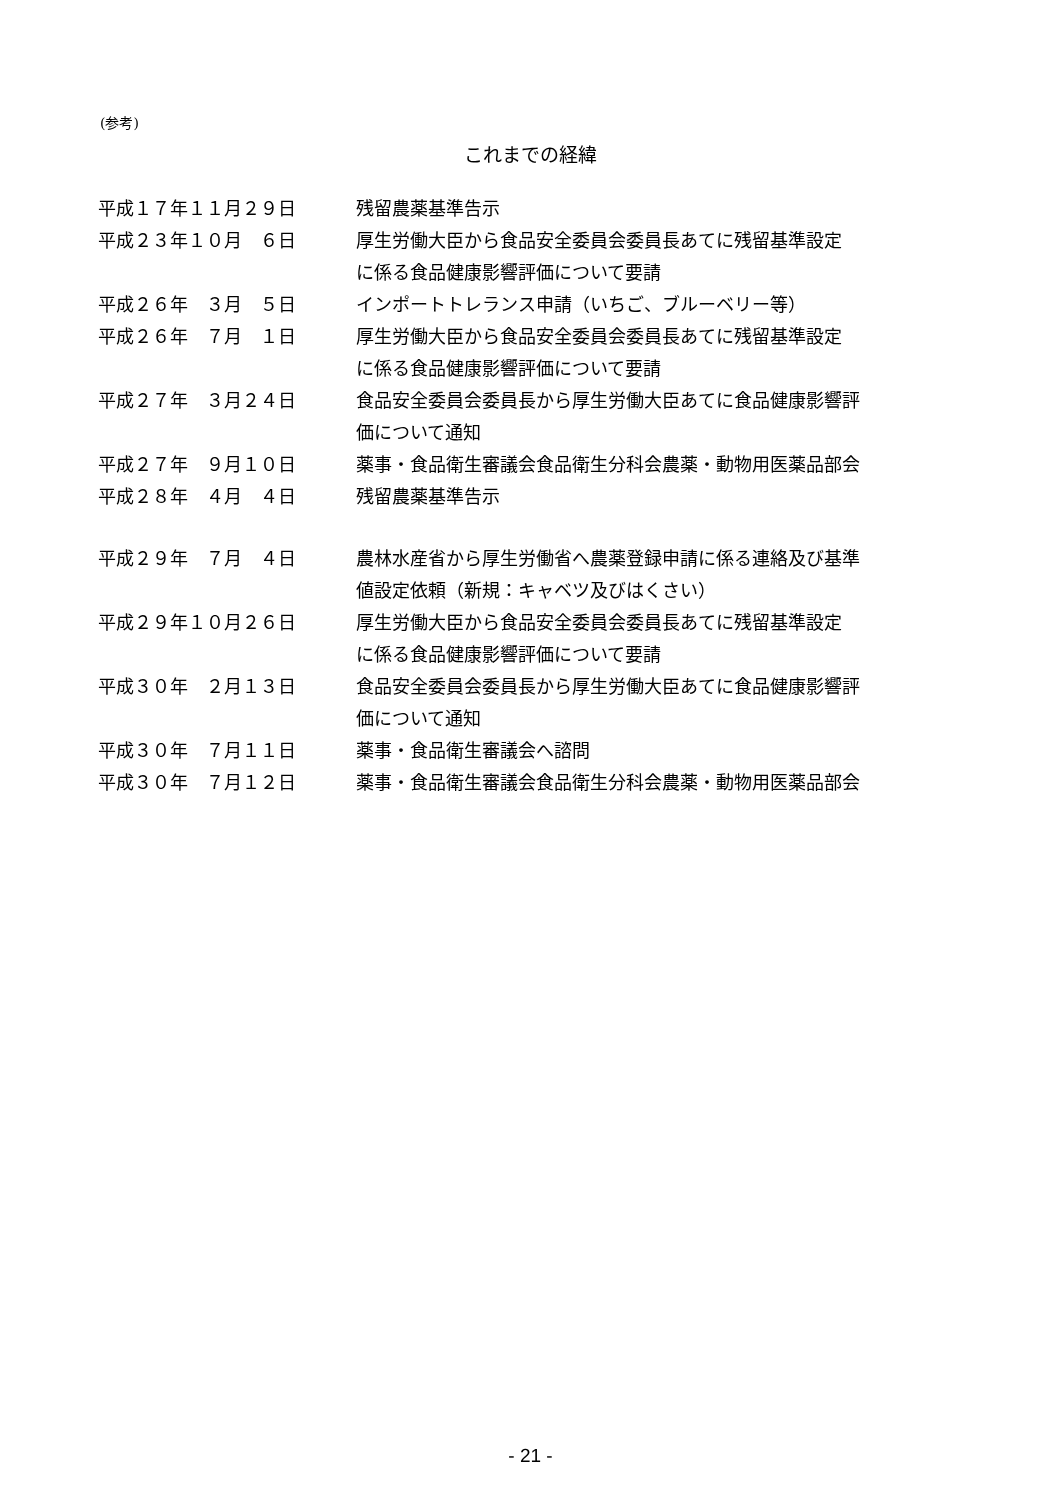(参考)
これまでの経緯
| 平成１７年１１月２９日 | 残留農薬基準告示 |
| 平成２３年１０月 ６日 | 厚生労働大臣から食品安全委員会委員長あてに残留基準設定 に係る食品健康影響評価について要請 |
| 平成２６年 ３月 ５日 | インポートトレランス申請（いちご、ブルーベリー等） |
| 平成２６年 ７月 １日 | 厚生労働大臣から食品安全委員会委員長あてに残留基準設定 に係る食品健康影響評価について要請 |
| 平成２７年 ３月２４日 | 食品安全委員会委員長から厚生労働大臣あてに食品健康影響評 価について通知 |
| 平成２７年 ９月１０日 | 薬事・食品衛生審議会食品衛生分科会農薬・動物用医薬品部会 |
| 平成２８年 ４月 ４日 | 残留農薬基準告示 |
| 平成２９年 ７月 ４日 | 農林水産省から厚生労働省へ農薬登録申請に係る連絡及び基準 値設定依頼（新規：キャベツ及びはくさい） |
| 平成２９年１０月２６日 | 厚生労働大臣から食品安全委員会委員長あてに残留基準設定 に係る食品健康影響評価について要請 |
| 平成３０年 ２月１３日 | 食品安全委員会委員長から厚生労働大臣あてに食品健康影響評 価について通知 |
| 平成３０年 ７月１１日 | 薬事・食品衛生審議会へ諮問 |
| 平成３０年 ７月１２日 | 薬事・食品衛生審議会食品衛生分科会農薬・動物用医薬品部会 |
- 21 -